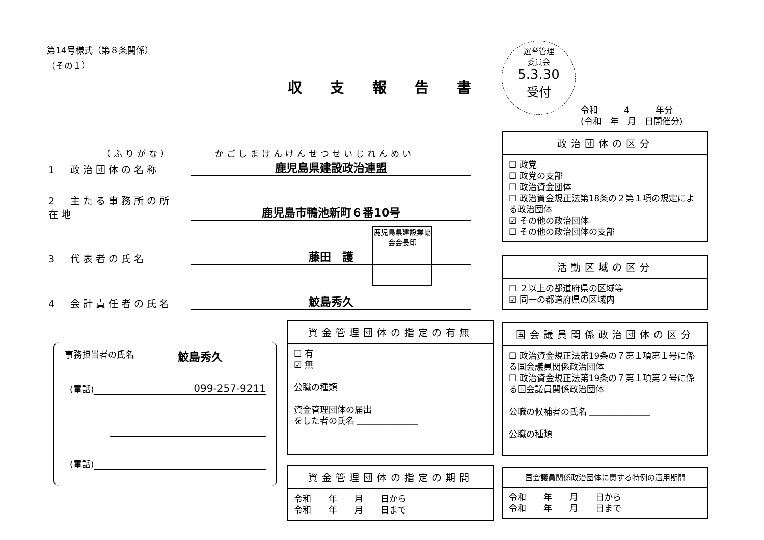第14号様式（第８条関係）
（その１）
収支報告書
選挙管理
委員会
5.3.30
受付
令和　　　4　　　年分
(令和　年　月　日開催分)
（ふりがな）　　　　かごしまけんけんせつせいじれんめい
1　政治団体の名称 鹿児島県建設政治連盟
2　主たる事務所の所在地 鹿児島市鴨池新町６番10号
3　代表者の氏名 藤田　護
鹿児島県建設業協会会長印
4　会計責任者の氏名 鮫島秀久
政治団体の区分
☐ 政党
☐ 政党の支部
☐ 政治資金団体
☐ 政治資金規正法第18条の２第１項の規定による政治団体
☑ その他の政治団体
☐ その他の政治団体の支部
活動区域の区分
☐ ２以上の都道府県の区域等
☑ 同一の都道府県の区域内
事務担当者の氏名 鮫島秀久
(電話) 099-257-9211
(電話)
資金管理団体の指定の有無
☐ 有
☑ 無
公職の種類 ＿＿＿＿＿＿＿＿＿
資金管理団体の届出
をした者の氏名 ＿＿＿＿＿＿＿
国会議員関係政治団体の区分
☐ 政治資金規正法第19条の７第１項第１号に係る国会議員関係政治団体
☐ 政治資金規正法第19条の７第１項第２号に係る国会議員関係政治団体
公職の候補者の氏名 ＿＿＿＿＿＿＿
公職の種類 ＿＿＿＿＿＿＿＿＿
資金管理団体の指定の期間
令和　　年　　月　　日から
令和　　年　　月　　日まで
国会議員関係政治団体に関する特例の適用期間
令和　　年　　月　　日から
令和　　年　　月　　日まで